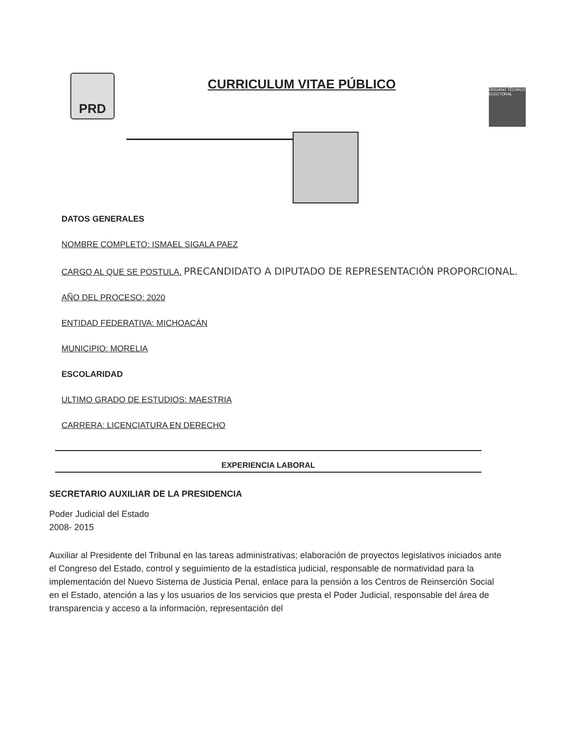PRD
CURRICULUM VITAE PÚBLICO
ÓRGANO TÉCNICO ELECTORAL
DATOS GENERALES
NOMBRE COMPLETO: ISMAEL SIGALA PAEZ
CARGO AL QUE SE POSTULA. PRECANDIDATO A DIPUTADO DE REPRESENTACIÓN PROPORCIONAL.
AÑO DEL PROCESO: 2020
ENTIDAD FEDERATIVA: MICHOACÁN
MUNICIPIO: MORELIA
ESCOLARIDAD
ULTIMO GRADO DE ESTUDIOS: MAESTRIA
CARRERA: LICENCIATURA EN DERECHO
EXPERIENCIA LABORAL
SECRETARIO AUXILIAR DE LA PRESIDENCIA
Poder Judicial del Estado
2008- 2015
Auxiliar al Presidente del Tribunal en las tareas administrativas; elaboración de proyectos legislativos iniciados ante el Congreso del Estado, control y seguimiento de la estadística judicial, responsable de normatividad para la implementación del Nuevo Sistema de Justicia Penal, enlace para la pensión a los Centros de Reinserción Social en el Estado, atención a las y los usuarios de los servicios que presta el Poder Judicial, responsable del área de transparencia y acceso a la información, representación del